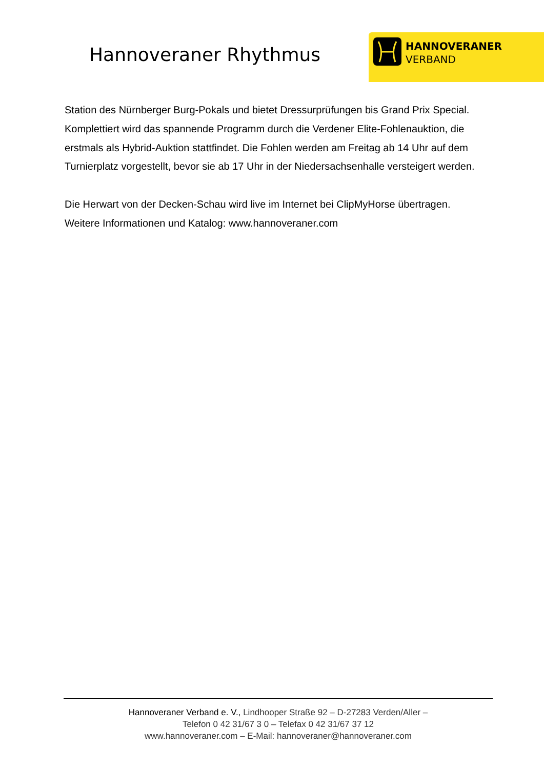Hannoveraner Rhythmus
HANNOVERANER
VERBAND
Station des Nürnberger Burg-Pokals und bietet Dressurprüfungen bis Grand Prix Special. Komplettiert wird das spannende Programm durch die Verdener Elite-Fohlenauktion, die erstmals als Hybrid-Auktion stattfindet. Die Fohlen werden am Freitag ab 14 Uhr auf dem Turnierplatz vorgestellt, bevor sie ab 17 Uhr in der Niedersachsenhalle versteigert werden.
Die Herwart von der Decken-Schau wird live im Internet bei ClipMyHorse übertragen. Weitere Informationen und Katalog: www.hannoveraner.com
Hannoveraner Verband e. V., Lindhooper Straße 92 – D-27283 Verden/Aller –
Telefon 0 42 31/67 3 0 – Telefax 0 42 31/67 37 12
www.hannoveraner.com – E-Mail: hannoveraner@hannoveraner.com